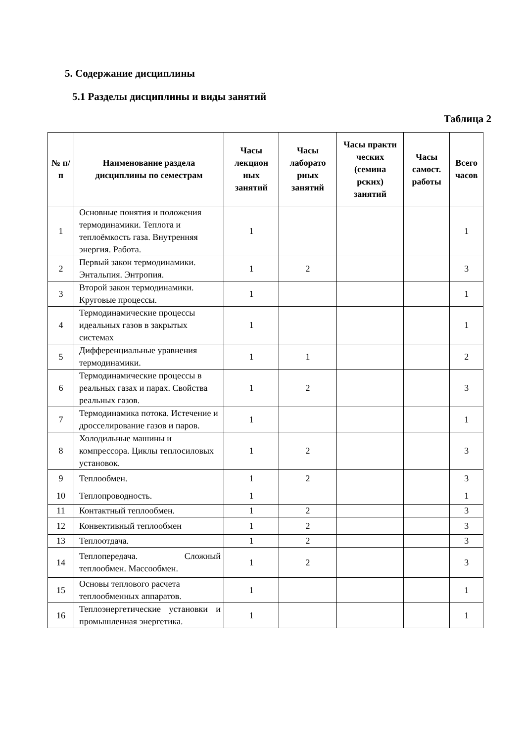5. Содержание дисциплины
5.1 Разделы дисциплины и виды занятий
Таблица 2
| № п/п | Наименование раздела дисциплины по семестрам | Часы лекцион ных занятий | Часы лаборато рных занятий | Часы практи ческих (семина рских) занятий | Часы самост. работы | Всего часов |
| --- | --- | --- | --- | --- | --- | --- |
| 1 | Основные понятия и положения термодинамики. Теплота и теплоёмкость газа. Внутренняя энергия. Работа. | 1 | | | | 1 |
| 2 | Первый закон термодинамики. Энтальпия. Энтропия. | 1 | 2 | | | 3 |
| 3 | Второй закон термодинамики. Круговые процессы. | 1 | | | | 1 |
| 4 | Термодинамические процессы идеальных газов в закрытых системах | 1 | | | | 1 |
| 5 | Дифференциальные уравнения термодинамики. | 1 | 1 | | | 2 |
| 6 | Термодинамические процессы в реальных газах и парах. Свойства реальных газов. | 1 | 2 | | | 3 |
| 7 | Термодинамика потока. Истечение и дросселирование газов и паров. | 1 | | | | 1 |
| 8 | Холодильные машины и компрессора. Циклы теплосиловых установок. | 1 | 2 | | | 3 |
| 9 | Теплообмен. | 1 | 2 | | | 3 |
| 10 | Теплопроводность. | 1 | | | | 1 |
| 11 | Контактный теплообмен. | 1 | 2 | | | 3 |
| 12 | Конвективный теплообмен | 1 | 2 | | | 3 |
| 13 | Теплоотдача. | 1 | 2 | | | 3 |
| 14 | Теплопередача. Сложный теплообмен. Массообмен. | 1 | 2 | | | 3 |
| 15 | Основы теплового расчета теплообменных аппаратов. | 1 | | | | 1 |
| 16 | Теплоэнергетические установки и промышленная энергетика. | 1 | | | | 1 |